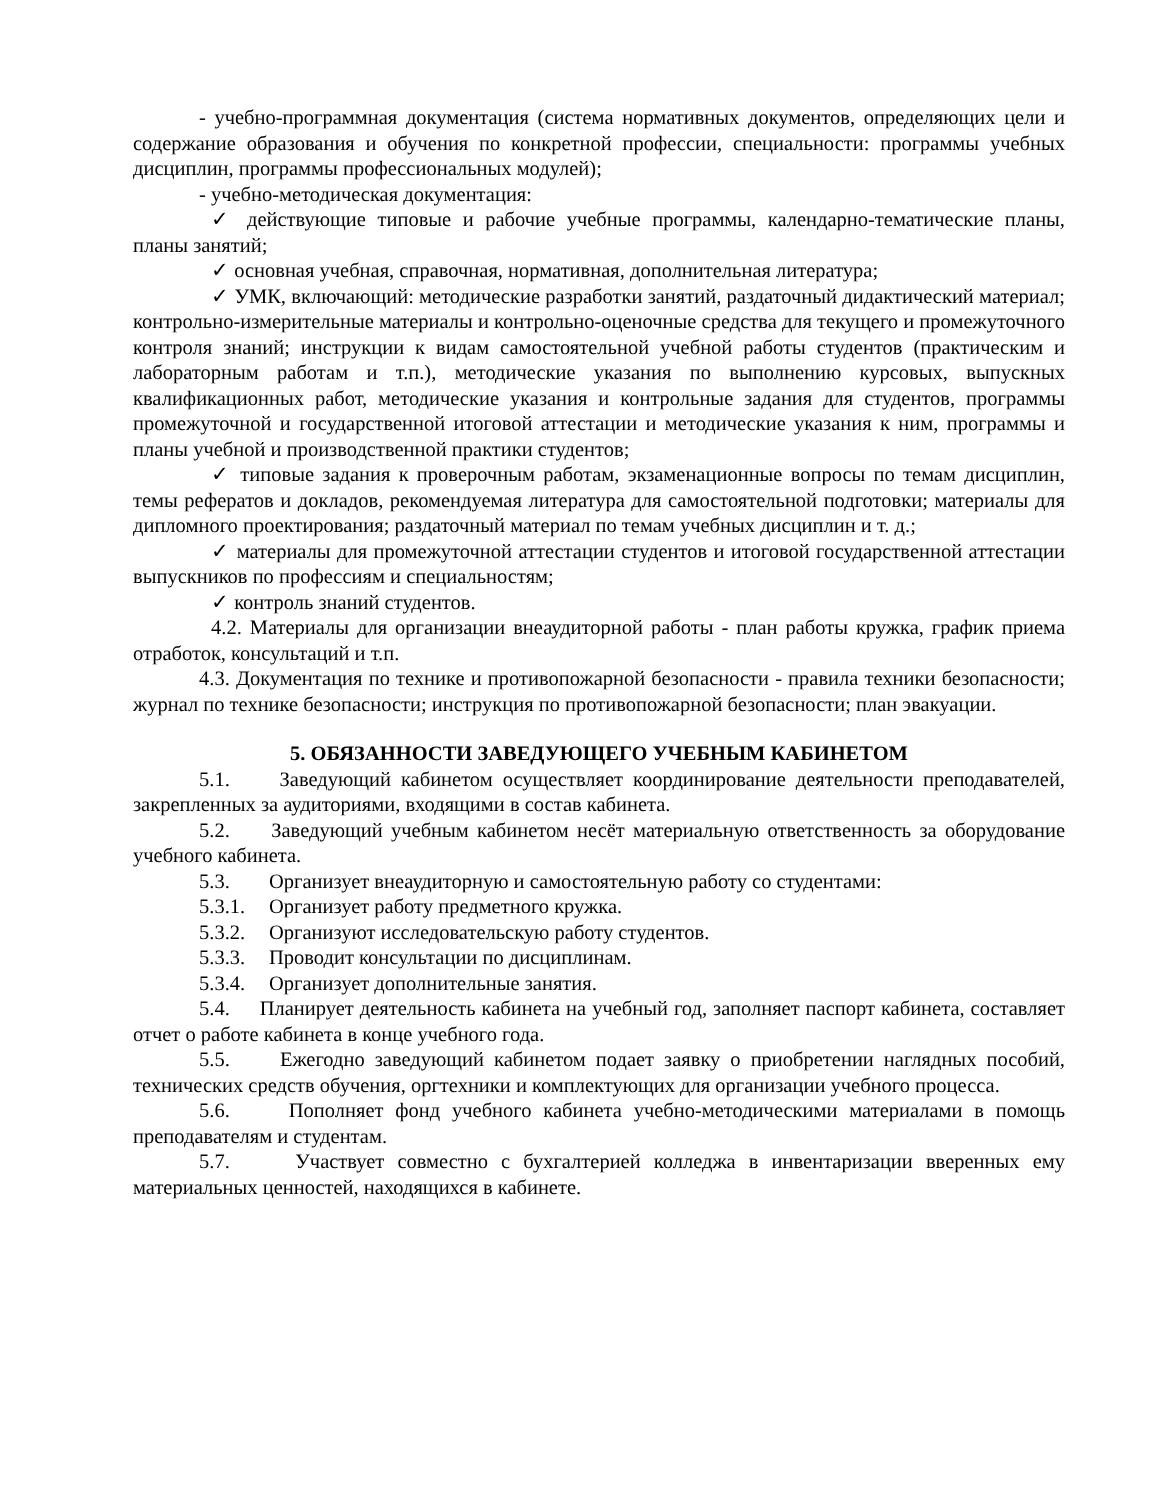- учебно-программная документация (система нормативных документов, определяющих цели и содержание образования и обучения по конкретной профессии, специальности: программы учебных дисциплин, программы профессиональных модулей);
- учебно-методическая документация:
✓ действующие типовые и рабочие учебные программы, календарно-тематические планы, планы занятий;
✓ основная учебная, справочная, нормативная, дополнительная литература;
✓ УМК, включающий: методические разработки занятий, раздаточный дидактический материал; контрольно-измерительные материалы и контрольно-оценочные средства для текущего и промежуточного контроля знаний; инструкции к видам самостоятельной учебной работы студентов (практическим и лабораторным работам и т.п.), методические указания по выполнению курсовых, выпускных квалификационных работ, методические указания и контрольные задания для студентов, программы промежуточной и государственной итоговой аттестации и методические указания к ним, программы и планы учебной и производственной практики студентов;
✓ типовые задания к проверочным работам, экзаменационные вопросы по темам дисциплин, темы рефератов и докладов, рекомендуемая литература для самостоятельной подготовки; материалы для дипломного проектирования; раздаточный материал по темам учебных дисциплин и т. д.;
✓ материалы для промежуточной аттестации студентов и итоговой государственной аттестации выпускников по профессиям и специальностям;
✓ контроль знаний студентов.
4.2. Материалы для организации внеаудиторной работы - план работы кружка, график приема отработок, консультаций и т.п.
4.3. Документация по технике и противопожарной безопасности - правила техники безопасности; журнал по технике безопасности; инструкция по противопожарной безопасности; план эвакуации.
5. ОБЯЗАННОСТИ ЗАВЕДУЮЩЕГО УЧЕБНЫМ КАБИНЕТОМ
5.1. Заведующий кабинетом осуществляет координирование деятельности преподавателей, закрепленных за аудиториями, входящими в состав кабинета.
5.2. Заведующий учебным кабинетом несёт материальную ответственность за оборудование учебного кабинета.
5.3. Организует внеаудиторную и самостоятельную работу со студентами:
5.3.1. Организует работу предметного кружка.
5.3.2. Организуют исследовательскую работу студентов.
5.3.3. Проводит консультации по дисциплинам.
5.3.4. Организует дополнительные занятия.
5.4. Планирует деятельность кабинета на учебный год, заполняет паспорт кабинета, составляет отчет о работе кабинета в конце учебного года.
5.5. Ежегодно заведующий кабинетом подает заявку о приобретении наглядных пособий, технических средств обучения, оргтехники и комплектующих для организации учебного процесса.
5.6. Пополняет фонд учебного кабинета учебно-методическими материалами в помощь преподавателям и студентам.
5.7. Участвует совместно с бухгалтерией колледжа в инвентаризации вверенных ему материальных ценностей, находящихся в кабинете.